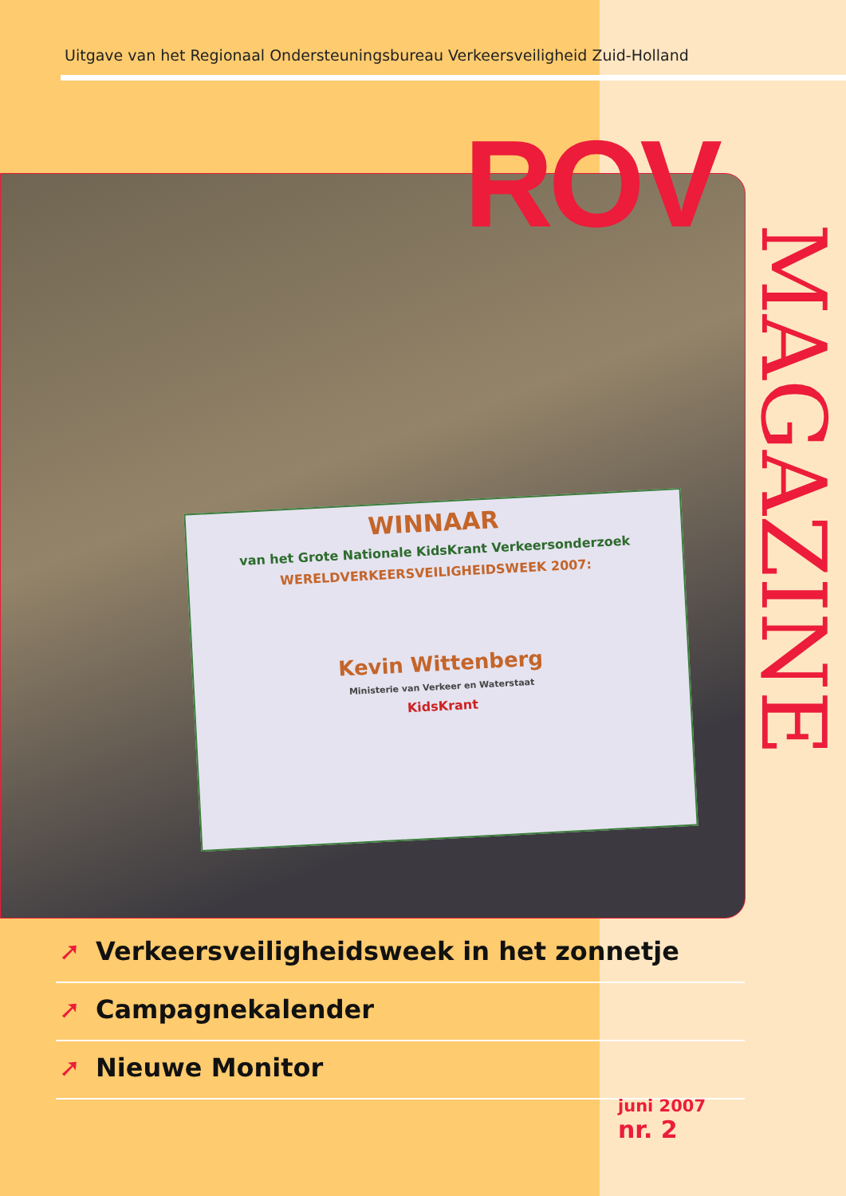Uitgave van het Regionaal Ondersteuningsbureau Verkeersveiligheid Zuid-Holland
WINNAAR
van het Grote Nationale KidsKrant Verkeersonderzoek
WERELDVERKEERSVEILIGHEIDSWEEK 2007:
Kevin Wittenberg
Ministerie van Verkeer en Waterstaat
KidsKrant
ROV
MAGAZINE
➚ Verkeersveiligheidsweek in het zonnetje
➚ Campagnekalender
➚ Nieuwe Monitor
juni 2007
nr. 2